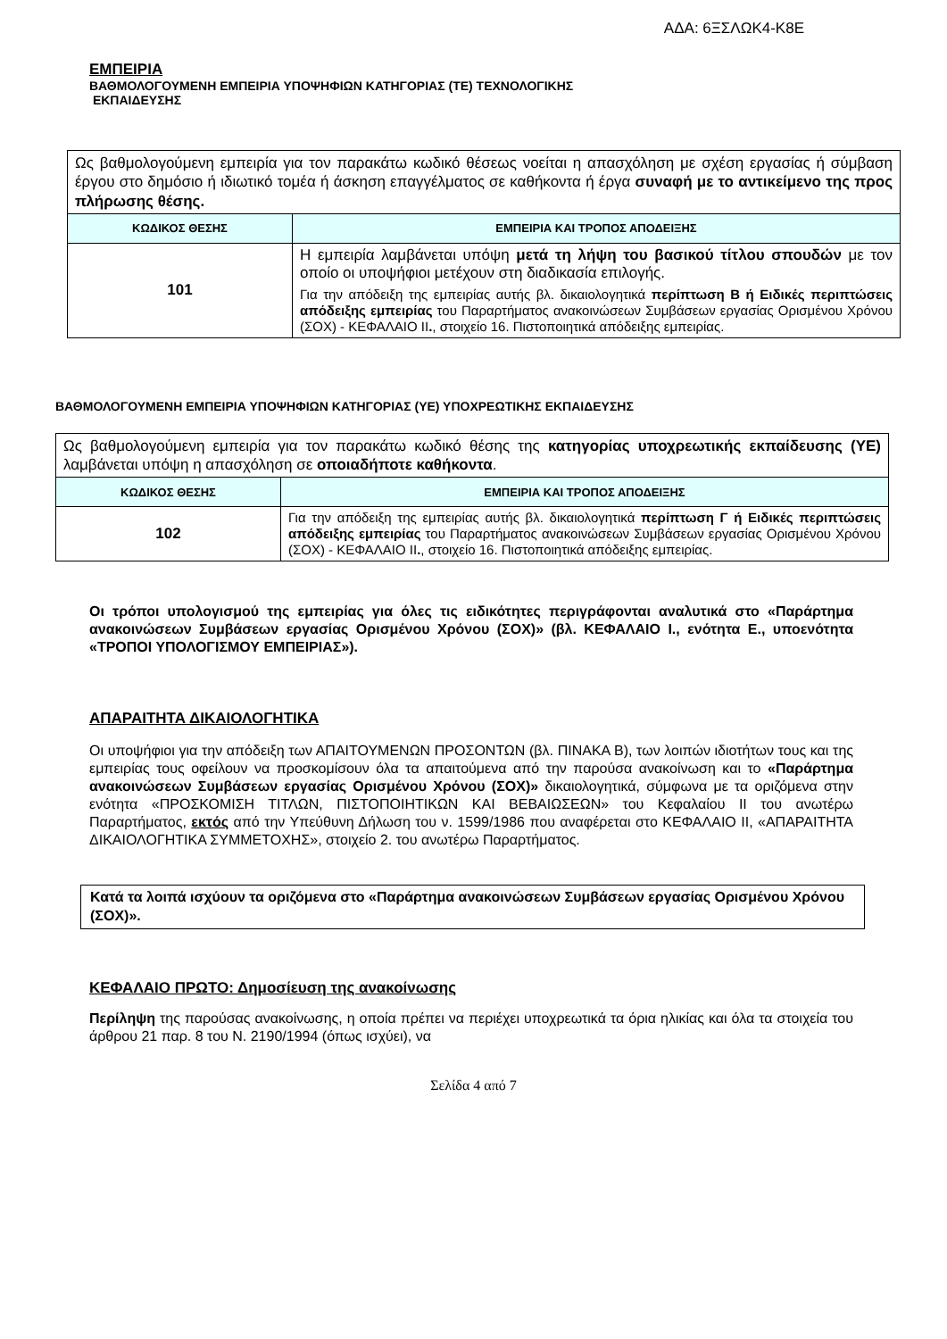ΑΔΑ: 6ΞΣΛΩΚ4-Κ8Ε
ΕΜΠΕΙΡΙΑ
ΒΑΘΜΟΛΟΓΟΥΜΕΝΗ ΕΜΠΕΙΡΙΑ ΥΠΟΨΗΦΙΩΝ ΚΑΤΗΓΟΡΙΑΣ (ΤΕ) ΤΕΧΝΟΛΟΓΙΚΗΣ
ΕΚΠΑΙΔΕΥΣΗΣ
| Ως βαθμολογούμενη εμπειρία για τον παρακάτω κωδικό θέσεως νοείται η απασχόληση με σχέση εργασίας ή σύμβαση έργου στο δημόσιο ή ιδιωτικό τομέα ή άσκηση επαγγέλματος σε καθήκοντα ή έργα συναφή με το αντικείμενο της προς πλήρωσης θέσης. | |
| ΚΩΔΙΚΟΣ ΘΕΣΗΣ | ΕΜΠΕΙΡΙΑ ΚΑΙ ΤΡΟΠΟΣ ΑΠΟΔΕΙΞΗΣ |
| 101 | Η εμπειρία λαμβάνεται υπόψη μετά τη λήψη του βασικού τίτλου σπουδών με τον οποίο οι υποψήφιοι μετέχουν στη διαδικασία επιλογής. Για την απόδειξη της εμπειρίας αυτής βλ. δικαιολογητικά περίπτωση Β ή Ειδικές περιπτώσεις απόδειξης εμπειρίας του Παραρτήματος ανακοινώσεων Συμβάσεων εργασίας Ορισμένου Χρόνου (ΣΟΧ) - ΚΕΦΑΛΑΙΟ ΙΙ . , στοιχείο 16. Πιστοποιητικά απόδειξης εμπειρίας. |
ΒΑΘΜΟΛΟΓΟΥΜΕΝΗ ΕΜΠΕΙΡΙΑ ΥΠΟΨΗΦΙΩΝ ΚΑΤΗΓΟΡΙΑΣ (ΥΕ) ΥΠΟΧΡΕΩΤΙΚΗΣ ΕΚΠΑΙΔΕΥΣΗΣ
| Ως βαθμολογούμενη εμπειρία για τον παρακάτω κωδικό θέσης της κατηγορίας υποχρεωτικής εκπαίδευσης (ΥΕ) λαμβάνεται υπόψη η απασχόληση σε οποιαδήποτε καθήκοντα . | |
| ΚΩΔΙΚΟΣ ΘΕΣΗΣ | ΕΜΠΕΙΡΙΑ ΚΑΙ ΤΡΟΠΟΣ ΑΠΟΔΕΙΞΗΣ |
| 102 | Για την απόδειξη της εμπειρίας αυτής βλ. δικαιολογητικά περίπτωση Γ ή Ειδικές περιπτώσεις απόδειξης εμπειρίας του Παραρτήματος ανακοινώσεων Συμβάσεων εργασίας Ορισμένου Χρόνου (ΣΟΧ) - ΚΕΦΑΛΑΙΟ ΙΙ . , στοιχείο 16. Πιστοποιητικά απόδειξης εμπειρίας. |
Οι τρόποι υπολογισμού της εμπειρίας για όλες τις ειδικότητες περιγράφονται αναλυτικά στο «Παράρτημα ανακοινώσεων Συμβάσεων εργασίας Ορισμένου Χρόνου (ΣΟΧ)» (βλ. ΚΕΦΑΛΑΙΟ Ι., ενότητα Ε., υποενότητα «ΤΡΟΠΟΙ ΥΠΟΛΟΓΙΣΜΟΥ ΕΜΠΕΙΡΙΑΣ»).
ΑΠΑΡΑΙΤΗΤΑ ΔΙΚΑΙΟΛΟΓΗΤΙΚΑ
Οι υποψήφιοι για την απόδειξη των ΑΠΑΙΤΟΥΜΕΝΩΝ ΠΡΟΣΟΝΤΩΝ (βλ. ΠΙΝΑΚΑ Β), των λοιπών ιδιοτήτων τους και της εμπειρίας τους οφείλουν να προσκομίσουν όλα τα απαιτούμενα από την παρούσα ανακοίνωση και το «Παράρτημα ανακοινώσεων Συμβάσεων εργασίας Ορισμένου Χρόνου (ΣΟΧ)» δικαιολογητικά, σύμφωνα με τα οριζόμενα στην ενότητα «ΠΡΟΣΚΟΜΙΣΗ ΤΙΤΛΩΝ, ΠΙΣΤΟΠΟΙΗΤΙΚΩΝ ΚΑΙ ΒΕΒΑΙΩΣΕΩΝ» του Κεφαλαίου ΙΙ του ανωτέρω Παραρτήματος, εκτός από την Υπεύθυνη Δήλωση του ν. 1599/1986 που αναφέρεται στο ΚΕΦΑΛΑΙΟ ΙΙ, «ΑΠΑΡΑΙΤΗΤΑ ΔΙΚΑΙΟΛΟΓΗΤΙΚΑ ΣΥΜΜΕΤΟΧΗΣ», στοιχείο 2. του ανωτέρω Παραρτήματος.
Κατά τα λοιπά ισχύουν τα οριζόμενα στο «Παράρτημα ανακοινώσεων Συμβάσεων εργασίας Ορισμένου Χρόνου (ΣΟΧ)».
ΚΕΦΑΛΑΙΟ ΠΡΩΤΟ: Δημοσίευση της ανακοίνωσης
Περίληψη της παρούσας ανακοίνωσης, η οποία πρέπει να περιέχει υποχρεωτικά τα όρια ηλικίας και όλα τα στοιχεία του άρθρου 21 παρ. 8 του Ν. 2190/1994 (όπως ισχύει), να
Σελίδα 4 από 7